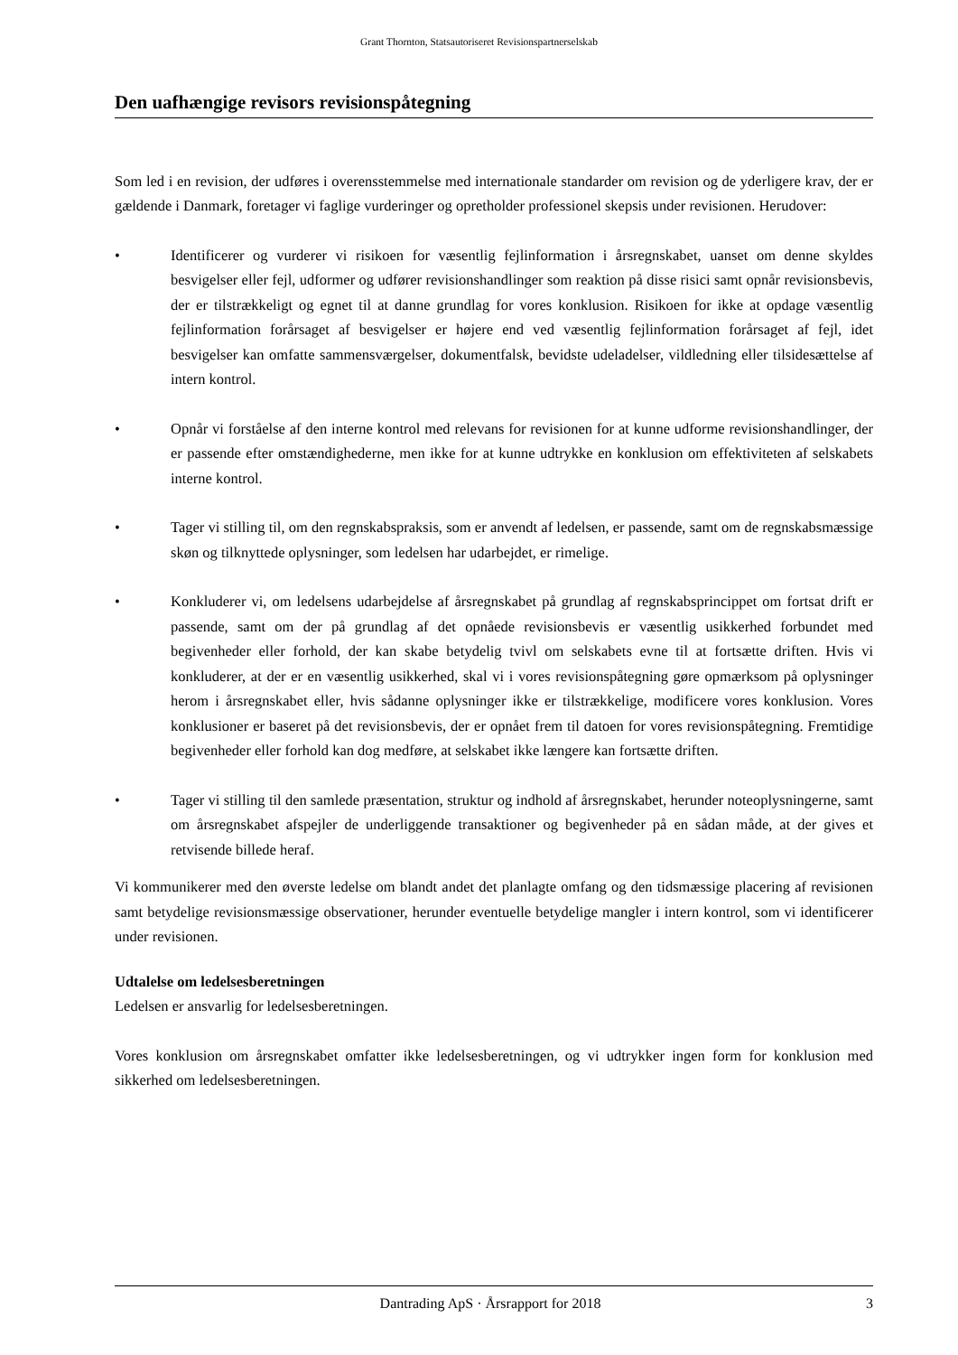Grant Thornton, Statsautoriseret Revisionspartnerselskab
Den uafhængige revisors revisionspåtegning
Som led i en revision, der udføres i overensstemmelse med internationale standarder om revision og de yderligere krav, der er gældende i Danmark, foretager vi faglige vurderinger og opretholder professionel skepsis under revisionen. Herudover:
• Identificerer og vurderer vi risikoen for væsentlig fejlinformation i årsregnskabet, uanset om denne skyldes besvigelser eller fejl, udformer og udfører revisionshandlinger som reaktion på disse risici samt opnår revisionsbevis, der er tilstrækkeligt og egnet til at danne grundlag for vores konklusion. Risikoen for ikke at opdage væsentlig fejlinformation forårsaget af besvigelser er højere end ved væsentlig fejlinformation forårsaget af fejl, idet besvigelser kan omfatte sammensværgelser, dokumentfalsk, bevidste udeladelser, vildledning eller tilsidesættelse af intern kontrol.
• Opnår vi forståelse af den interne kontrol med relevans for revisionen for at kunne udforme revisionshandlinger, der er passende efter omstændighederne, men ikke for at kunne udtrykke en konklusion om effektiviteten af selskabets interne kontrol.
• Tager vi stilling til, om den regnskabspraksis, som er anvendt af ledelsen, er passende, samt om de regnskabsmæssige skøn og tilknyttede oplysninger, som ledelsen har udarbejdet, er rimelige.
• Konkluderer vi, om ledelsens udarbejdelse af årsregnskabet på grundlag af regnskabsprincippet om fortsat drift er passende, samt om der på grundlag af det opnåede revisionsbevis er væsentlig usikkerhed forbundet med begivenheder eller forhold, der kan skabe betydelig tvivl om selskabets evne til at fortsætte driften. Hvis vi konkluderer, at der er en væsentlig usikkerhed, skal vi i vores revisionspåtegning gøre opmærksom på oplysninger herom i årsregnskabet eller, hvis sådanne oplysninger ikke er tilstrækkelige, modificere vores konklusion. Vores konklusioner er baseret på det revisionsbevis, der er opnået frem til datoen for vores revisionspåtegning. Fremtidige begivenheder eller forhold kan dog medføre, at selskabet ikke længere kan fortsætte driften.
• Tager vi stilling til den samlede præsentation, struktur og indhold af årsregnskabet, herunder noteoplysningerne, samt om årsregnskabet afspejler de underliggende transaktioner og begivenheder på en sådan måde, at der gives et retvisende billede heraf.
Vi kommunikerer med den øverste ledelse om blandt andet det planlagte omfang og den tidsmæssige placering af revisionen samt betydelige revisionsmæssige observationer, herunder eventuelle betydelige mangler i intern kontrol, som vi identificerer under revisionen.
Udtalelse om ledelsesberetningen
Ledelsen er ansvarlig for ledelsesberetningen.
Vores konklusion om årsregnskabet omfatter ikke ledelsesberetningen, og vi udtrykker ingen form for konklusion med sikkerhed om ledelsesberetningen.
Dantrading ApS · Årsrapport for 2018 3